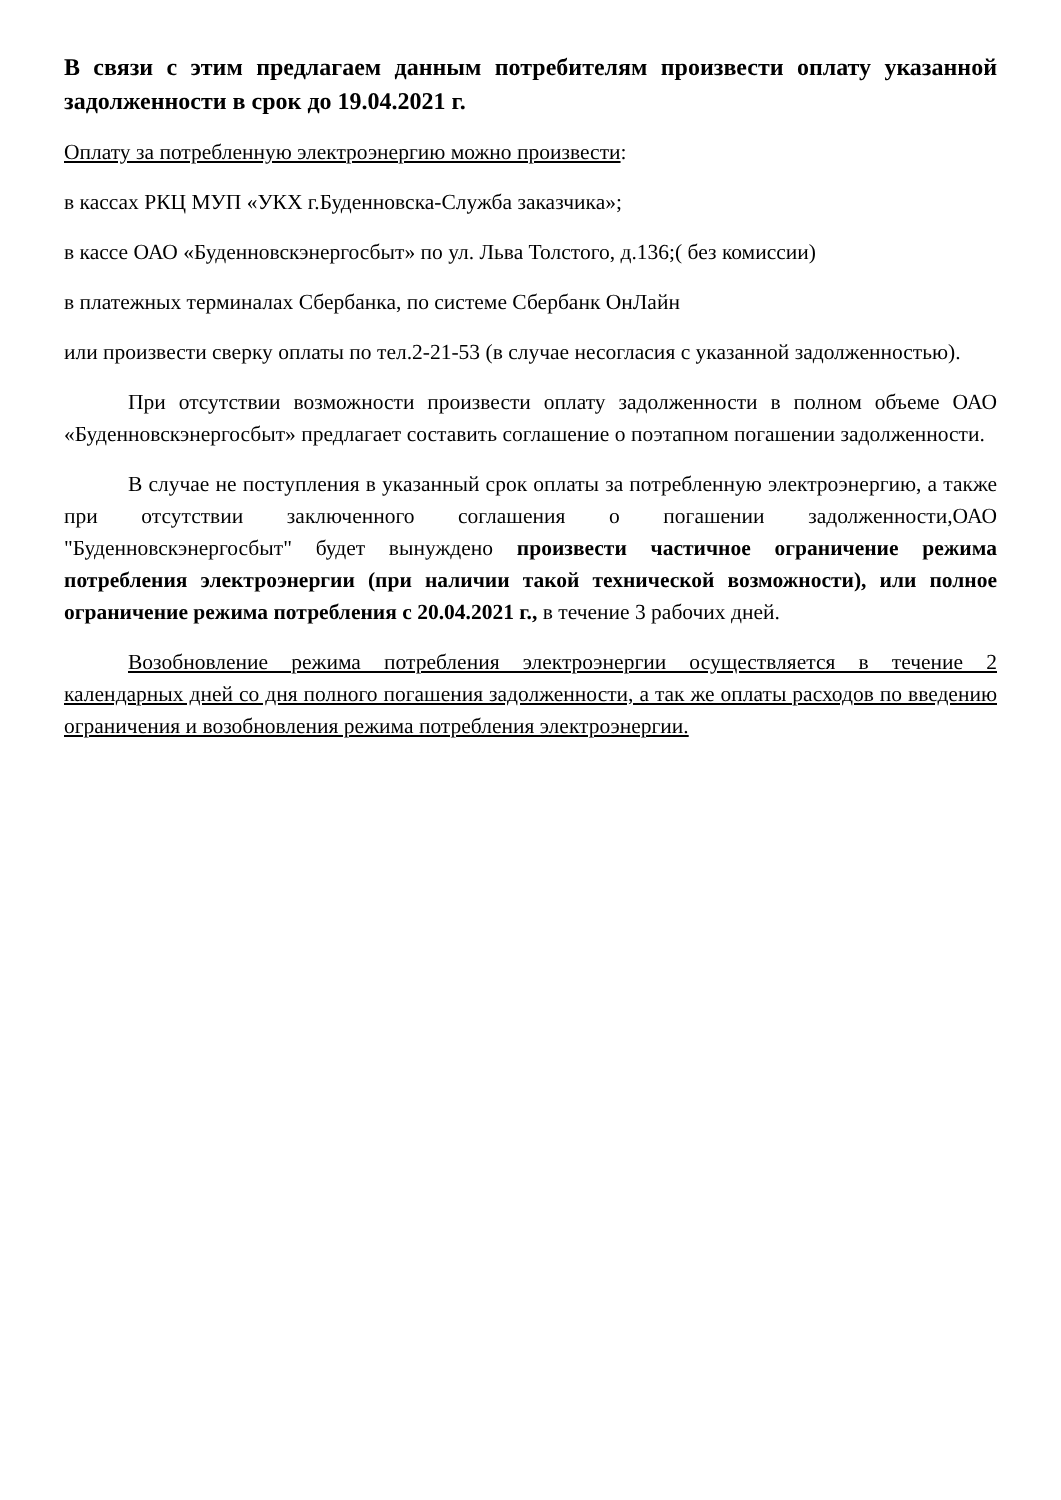В связи с этим предлагаем данным потребителям произвести оплату указанной задолженности в срок до 19.04.2021 г.
Оплату за потребленную электроэнергию можно произвести:
в кассах РКЦ МУП «УКХ г.Буденновска-Служба заказчика»;
в кассе ОАО «Буденновскэнергосбыт» по ул. Льва Толстого, д.136;( без комиссии)
в платежных терминалах Сбербанка, по системе Сбербанк ОнЛайн
или произвести сверку оплаты по тел.2-21-53 (в случае несогласия с указанной задолженностью).
При отсутствии возможности произвести оплату задолженности в полном объеме ОАО «Буденновскэнергосбыт» предлагает составить соглашение о поэтапном погашении задолженности.
В случае не поступления в указанный срок оплаты за потребленную электроэнергию, а также при отсутствии заключенного соглашения о погашении задолженности,ОАО "Буденновскэнергосбыт" будет вынуждено произвести частичное ограничение режима потребления электроэнергии (при наличии такой технической возможности), или полное ограничение режима потребления с 20.04.2021 г., в течение 3 рабочих дней.
Возобновление режима потребления электроэнергии осуществляется в течение 2 календарных дней со дня полного погашения задолженности, а так же оплаты расходов по введению ограничения и возобновления режима потребления электроэнергии.